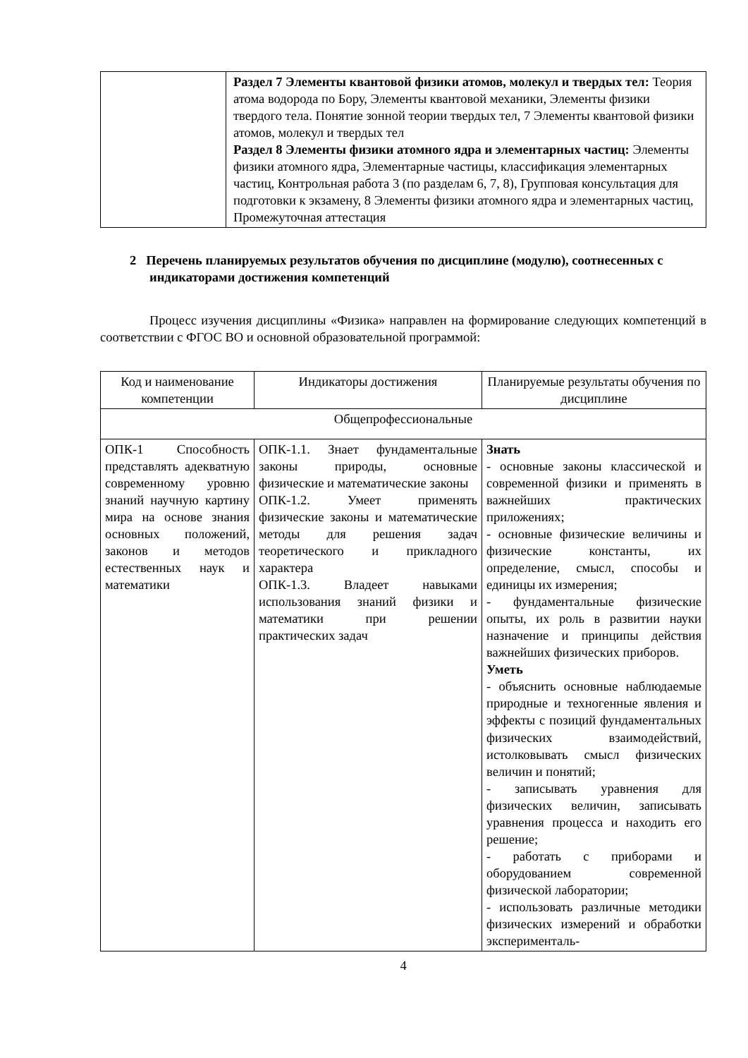| | Раздел 7 Элементы квантовой физики атомов, молекул и твердых тел: Теория атома водорода по Бору, Элементы квантовой механики, Элементы физики твердого тела. Понятие зонной теории твердых тел, 7 Элементы квантовой физики атомов, молекул и твердых тел Раздел 8 Элементы физики атомного ядра и элементарных частиц: Элементы физики атомного ядра, Элементарные частицы, классификация элементарных частиц, Контрольная работа 3 (по разделам 6, 7, 8), Групповая консультация для подготовки к экзамену, 8 Элементы физики атомного ядра и элементарных частиц, Промежуточная аттестация |
2 Перечень планируемых результатов обучения по дисциплине (модулю), соотнесенных с индикаторами достижения компетенций
Процесс изучения дисциплины «Физика» направлен на формирование следующих компетенций в соответствии с ФГОС ВО и основной образовательной программой:
| Код и наименование компетенции | Индикаторы достижения | Планируемые результаты обучения по дисциплине |
| --- | --- | --- |
| Общепрофессиональные | | |
| ОПК-1 Способность представлять адекватную современному уровню знаний научную картину мира на основе знания основных положений, законов и методов естественных наук и математики | ОПК-1.1. Знает фундаментальные законы природы, основные физические и математические законы ОПК-1.2. Умеет применять физические законы и математические методы для решения задач теоретического и прикладного характера ОПК-1.3. Владеет навыками использования знаний физики и математики при решении практических задач | Знать - основные законы классической и современной физики и применять в важнейших практических приложениях; - основные физические величины и физические константы, их определение, смысл, способы и единицы их измерения; - фундаментальные физические опыты, их роль в развитии науки назначение и принципы действия важнейших физических приборов. Уметь - объяснить основные наблюдаемые природные и техногенные явления и эффекты с позиций фундаментальных физических взаимодействий, истолковывать смысл физических величин и понятий; - записывать уравнения для физических величин, записывать уравнения процесса и находить его решение; - работать с приборами и оборудованием современной физической лаборатории; - использовать различные методики физических измерений и обработки эксперименталь- |
4